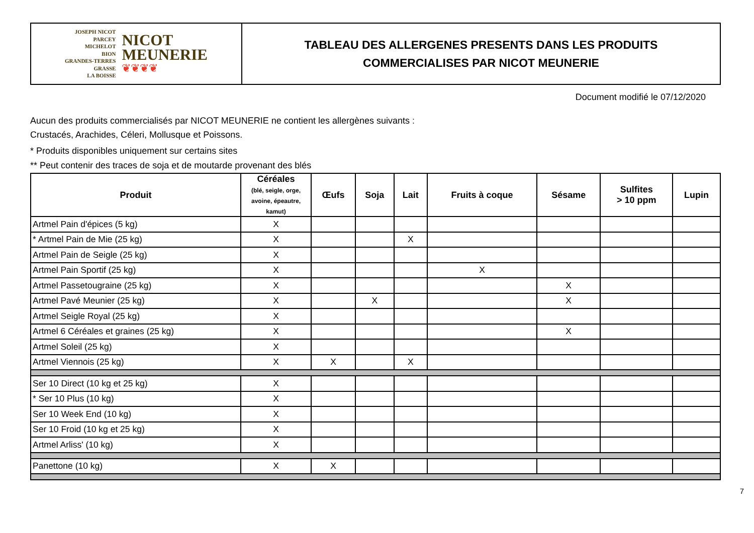JOSEPH NICOT
PARCEY
MICHELOT
BION
GRANDES-TERRES
GRASSE
LA BOISSE
NICOT
MEUNERIE
❦❦❦❦
TABLEAU DES ALLERGENES PRESENTS DANS LES PRODUITS
COMMERCIALISES PAR NICOT MEUNERIE
Document modifié le 07/12/2020
Aucun des produits commercialisés par NICOT MEUNERIE ne contient les allergènes suivants :
Crustacés, Arachides, Céleri, Mollusque et Poissons.
* Produits disponibles uniquement sur certains sites
** Peut contenir des traces de soja et de moutarde provenant des blés
| Produit | Céréales (blé, seigle, orge, avoine, épeautre, kamut) | Œufs | Soja | Lait | Fruits à coque | Sésame | Sulfites > 10 ppm | Lupin |
| --- | --- | --- | --- | --- | --- | --- | --- | --- |
| Artmel Pain d'épices (5 kg) | X | | | | | | | |
| * Artmel Pain de Mie (25 kg) | X | | | X | | | | |
| Artmel Pain de Seigle (25 kg) | X | | | | | | | |
| Artmel Pain Sportif (25 kg) | X | | | | X | | | |
| Artmel Passetougraine (25 kg) | X | | | | | X | | |
| Artmel Pavé Meunier (25 kg) | X | | X | | | X | | |
| Artmel Seigle Royal (25 kg) | X | | | | | | | |
| Artmel 6 Céréales et graines (25 kg) | X | | | | | X | | |
| Artmel Soleil (25 kg) | X | | | | | | | |
| Artmel Viennois (25 kg) | X | X | | X | | | | |
| Ser 10 Direct (10 kg et 25 kg) | X | | | | | | | |
| * Ser 10 Plus (10 kg) | X | | | | | | | |
| Ser 10 Week End (10 kg) | X | | | | | | | |
| Ser 10 Froid (10 kg et 25 kg) | X | | | | | | | |
| Artmel Arliss' (10 kg) | X | | | | | | | |
| Panettone (10 kg) | X | X | | | | | | |
7